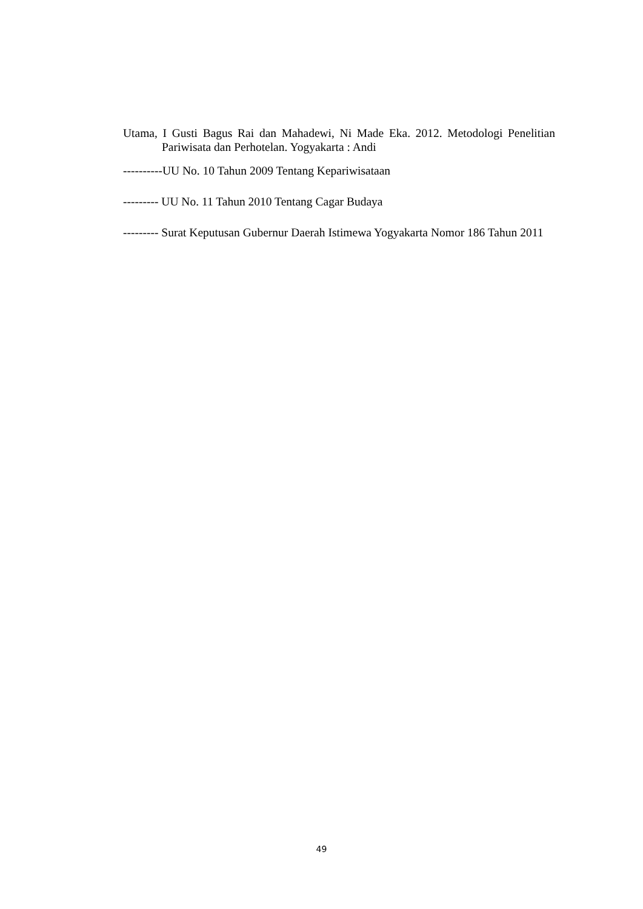Utama, I Gusti Bagus Rai dan Mahadewi, Ni Made Eka. 2012. Metodologi Penelitian Pariwisata dan Perhotelan. Yogyakarta : Andi
----------UU No. 10 Tahun 2009 Tentang Kepariwisataan
--------- UU No. 11 Tahun 2010 Tentang Cagar Budaya
--------- Surat Keputusan Gubernur Daerah Istimewa Yogyakarta Nomor 186 Tahun 2011
49